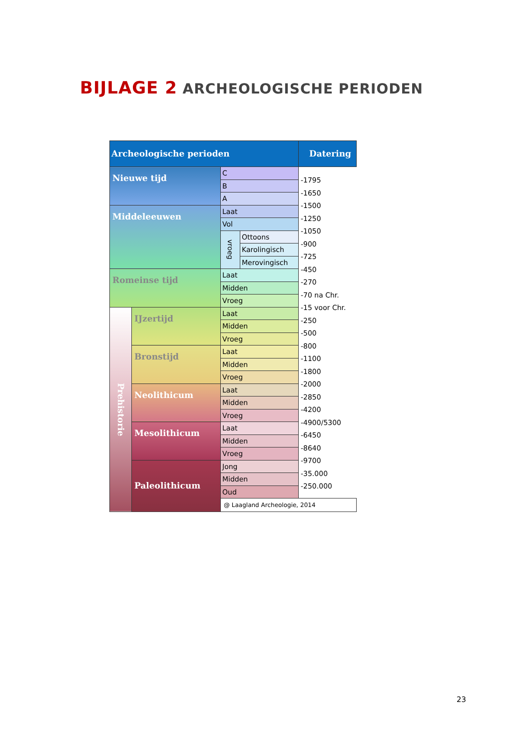BIJLAGE 2 ARCHEOLOGISCHE PERIODEN
| Archeologische perioden | | | | Datering |
| --- | --- | --- | --- | --- |
| Nieuwe tijd | | C | | -1795 |
| | | B | | -1650 |
| | | A | | -1500 |
| Middeleeuwen | | Laat | | -1250 |
| | | Vol | | -1050 |
| | | vroeg | Ottoons | -900 |
| | | | Karolingisch | -725 |
| | | | Merovingisch | -450 |
| Romeinse tijd | | Laat | | -270 |
| | | Midden | | -70 na Chr. |
| | | Vroeg | | -15 voor Chr. |
| Prehistorie | IJzertijd | Laat | | -250 |
| | | Midden | | -500 |
| | | Vroeg | | -800 |
| | Bronstijd | Laat | | -1100 |
| | | Midden | | -1800 |
| | | Vroeg | | -2000 |
| | Neolithicum | Laat | | -2850 |
| | | Midden | | -4200 |
| | | Vroeg | | -4900/5300 |
| | Mesolithicum | Laat | | -6450 |
| | | Midden | | -8640 |
| | | Vroeg | | -9700 |
| | Paleolithicum | Jong | | -35.000 |
| | | Midden | | -250.000 |
| | | Oud | | |
| | | @ Laagland Archeologie, 2014 | | |
23